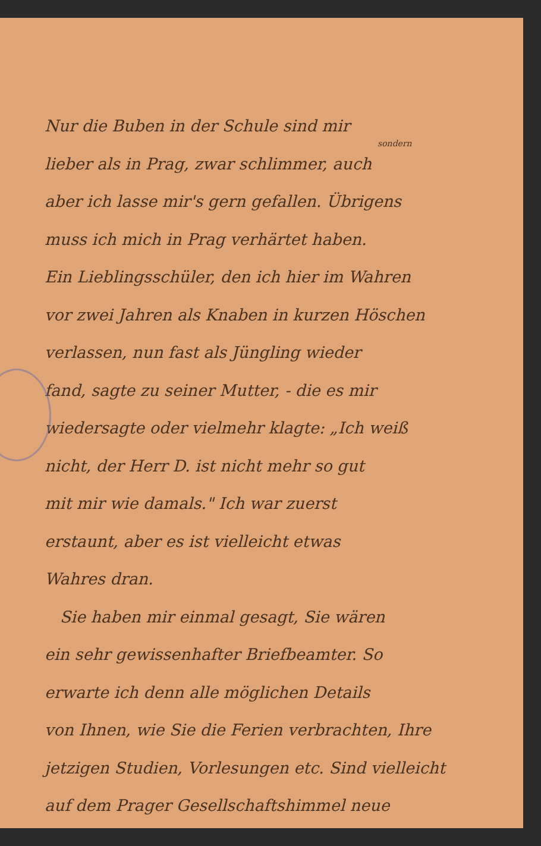Nur die Buben in der Schule sind mir
sondern
lieber als in Prag, zwar schlimmer, auch
aber ich lasse mir's gern gefallen. Übrigens
muss ich mich in Prag verhärtet haben.
Ein Lieblingsschüler, den ich hier im Wahren
vor zwei Jahren als Knaben in kurzen Höschen
verlassen, nun fast als Jüngling wieder
fand, sagte zu seiner Mutter, - die es mir
wiedersagte oder vielmehr klagte: „Ich weiß
nicht, der Herr D. ist nicht mehr so gut
mit mir wie damals." Ich war zuerst
erstaunt, aber es ist vielleicht etwas
Wahres dran.
Sie haben mir einmal gesagt, Sie wären
ein sehr gewissenhafter Briefbeamter. So
erwarte ich denn alle möglichen Details
von Ihnen, wie Sie die Ferien verbrachten, Ihre
jetzigen Studien, Vorlesungen etc. Sind vielleicht
auf dem Prager Gesellschaftshimmel neue